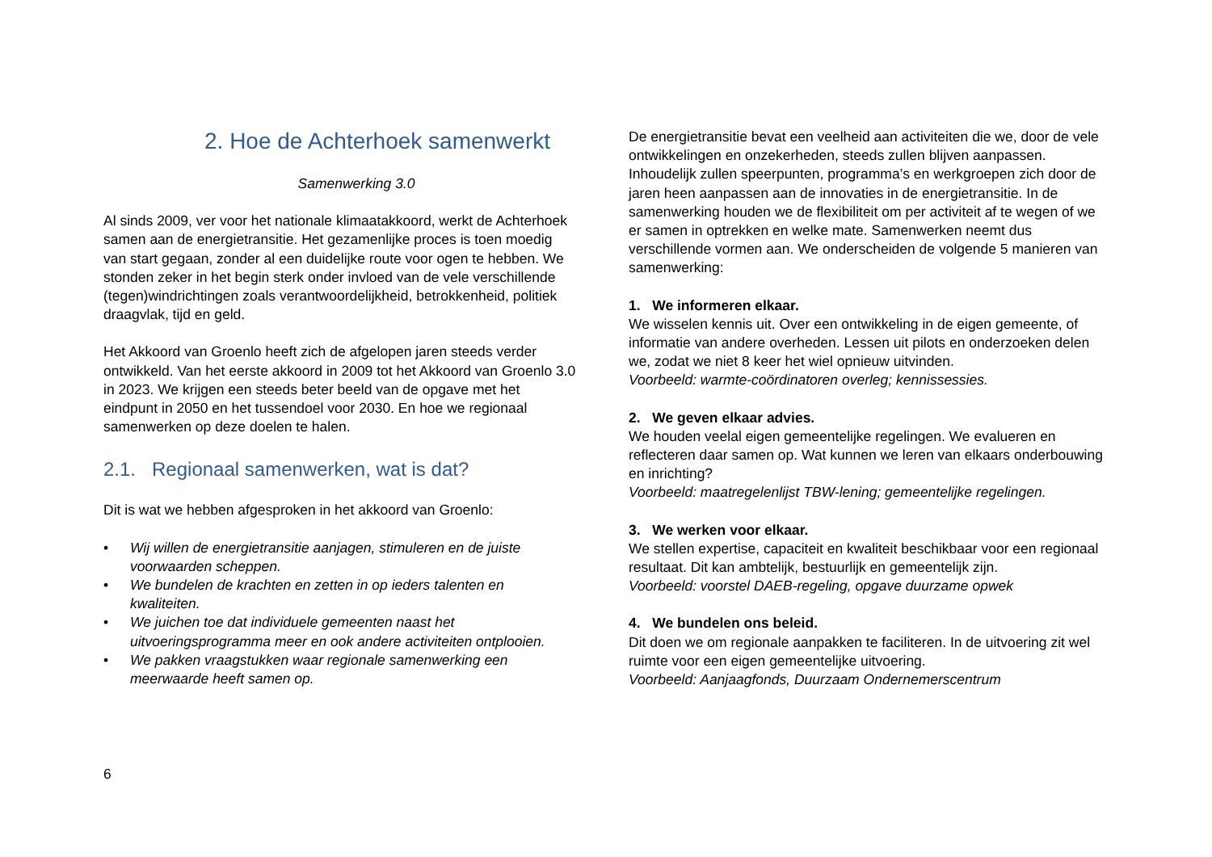2. Hoe de Achterhoek samenwerkt
Samenwerking 3.0
Al sinds 2009, ver voor het nationale klimaatakkoord, werkt de Achterhoek samen aan de energietransitie. Het gezamenlijke proces is toen moedig van start gegaan, zonder al een duidelijke route voor ogen te hebben. We stonden zeker in het begin sterk onder invloed van de vele verschillende (tegen)windrichtingen zoals verantwoordelijkheid, betrokkenheid, politiek draagvlak, tijd en geld.
Het Akkoord van Groenlo heeft zich de afgelopen jaren steeds verder ontwikkeld. Van het eerste akkoord in 2009 tot het Akkoord van Groenlo 3.0 in 2023. We krijgen een steeds beter beeld van de opgave met het eindpunt in 2050 en het tussendoel voor 2030. En hoe we regionaal samenwerken op deze doelen te halen.
2.1. Regionaal samenwerken, wat is dat?
Dit is wat we hebben afgesproken in het akkoord van Groenlo:
• Wij willen de energietransitie aanjagen, stimuleren en de juiste voorwaarden scheppen.
• We bundelen de krachten en zetten in op ieders talenten en kwaliteiten.
• We juichen toe dat individuele gemeenten naast het uitvoeringsprogramma meer en ook andere activiteiten ontplooien.
• We pakken vraagstukken waar regionale samenwerking een meerwaarde heeft samen op.
6
De energietransitie bevat een veelheid aan activiteiten die we, door de vele ontwikkelingen en onzekerheden, steeds zullen blijven aanpassen. Inhoudelijk zullen speerpunten, programma’s en werkgroepen zich door de jaren heen aanpassen aan de innovaties in de energietransitie. In de samenwerking houden we de flexibiliteit om per activiteit af te wegen of we er samen in optrekken en welke mate. Samenwerken neemt dus verschillende vormen aan. We onderscheiden de volgende 5 manieren van samenwerking:
1. We informeren elkaar.
We wisselen kennis uit. Over een ontwikkeling in de eigen gemeente, of informatie van andere overheden. Lessen uit pilots en onderzoeken delen we, zodat we niet 8 keer het wiel opnieuw uitvinden.
Voorbeeld: warmte-coördinatoren overleg; kennissessies.
2. We geven elkaar advies.
We houden veelal eigen gemeentelijke regelingen. We evalueren en reflecteren daar samen op. Wat kunnen we leren van elkaars onderbouwing en inrichting?
Voorbeeld: maatregelenlijst TBW-lening; gemeentelijke regelingen.
3. We werken voor elkaar.
We stellen expertise, capaciteit en kwaliteit beschikbaar voor een regionaal resultaat. Dit kan ambtelijk, bestuurlijk en gemeentelijk zijn.
Voorbeeld: voorstel DAEB-regeling, opgave duurzame opwek
4. We bundelen ons beleid.
Dit doen we om regionale aanpakken te faciliteren. In de uitvoering zit wel ruimte voor een eigen gemeentelijke uitvoering.
Voorbeeld: Aanjaagfonds, Duurzaam Ondernemerscentrum